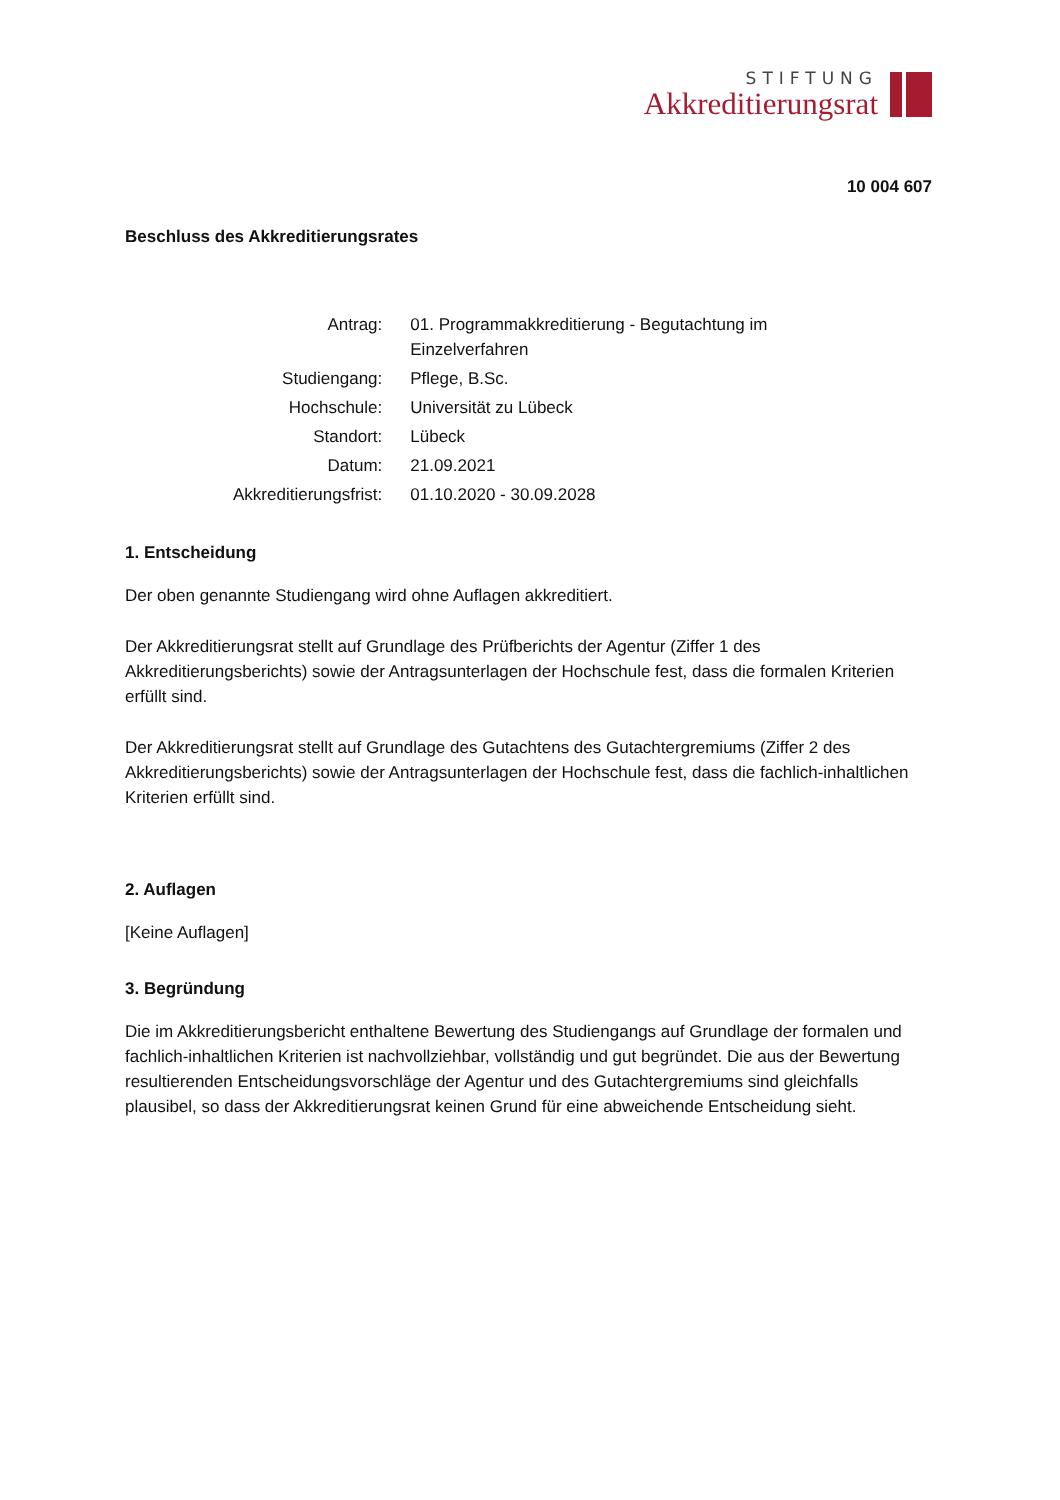STIFTUNG
Akkreditierungsrat
10 004 607
Beschluss des Akkreditierungsrates
| Antrag: | 01. Programmakkreditierung - Begutachtung im Einzelverfahren |
| Studiengang: | Pflege, B.Sc. |
| Hochschule: | Universität zu Lübeck |
| Standort: | Lübeck |
| Datum: | 21.09.2021 |
| Akkreditierungsfrist: | 01.10.2020 - 30.09.2028 |
1. Entscheidung
Der oben genannte Studiengang wird ohne Auflagen akkreditiert.
Der Akkreditierungsrat stellt auf Grundlage des Prüfberichts der Agentur (Ziffer 1 des Akkreditierungsberichts) sowie der Antragsunterlagen der Hochschule fest, dass die formalen Kriterien erfüllt sind.
Der Akkreditierungsrat stellt auf Grundlage des Gutachtens des Gutachtergremiums (Ziffer 2 des Akkreditierungsberichts) sowie der Antragsunterlagen der Hochschule fest, dass die fachlich-inhaltlichen Kriterien erfüllt sind.
2. Auflagen
[Keine Auflagen]
3. Begründung
Die im Akkreditierungsbericht enthaltene Bewertung des Studiengangs auf Grundlage der formalen und fachlich-inhaltlichen Kriterien ist nachvollziehbar, vollständig und gut begründet. Die aus der Bewertung resultierenden Entscheidungsvorschläge der Agentur und des Gutachtergremiums sind gleichfalls plausibel, so dass der Akkreditierungsrat keinen Grund für eine abweichende Entscheidung sieht.